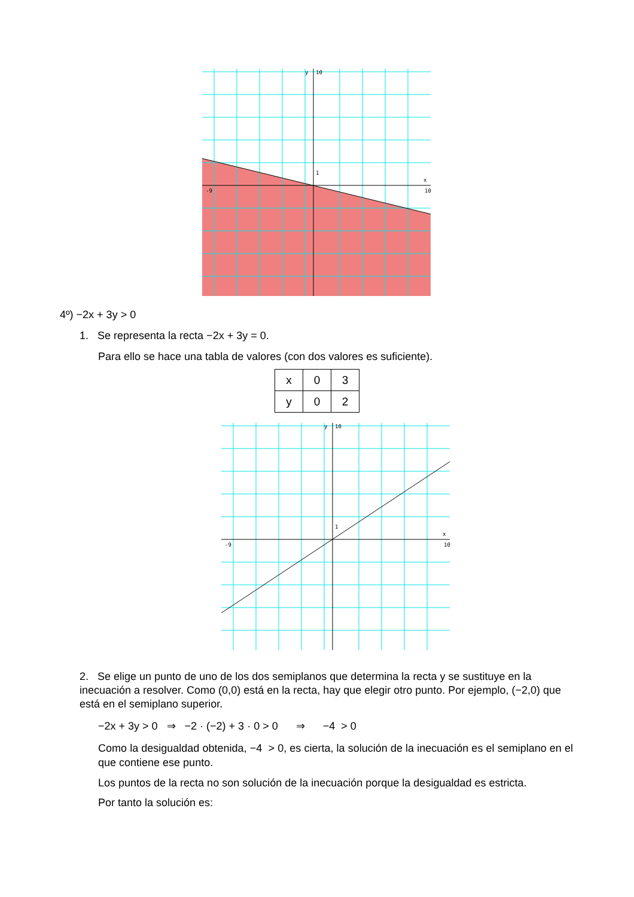10
1
x
y
10
-9
4º) −2x + 3y > 0
1. Se representa la recta −2x + 3y = 0.
Para ello se hace una tabla de valores (con dos valores es suficiente).
| x | 0 | 3 |
| y | 0 | 2 |
10
1
x
y
10
-9
2. Se elige un punto de uno de los dos semiplanos que determina la recta y se sustituye en la inecuación a resolver. Como (0,0) está en la recta, hay que elegir otro punto. Por ejemplo, (−2,0) que está en el semiplano superior.
−2x + 3y > 0 ⇒ −2 · (−2) + 3 · 0 > 0 ⇒ −4 > 0
Como la desigualdad obtenida, −4 > 0, es cierta, la solución de la inecuación es el semiplano en el que contiene ese punto.
Los puntos de la recta no son solución de la inecuación porque la desigualdad es estricta.
Por tanto la solución es: